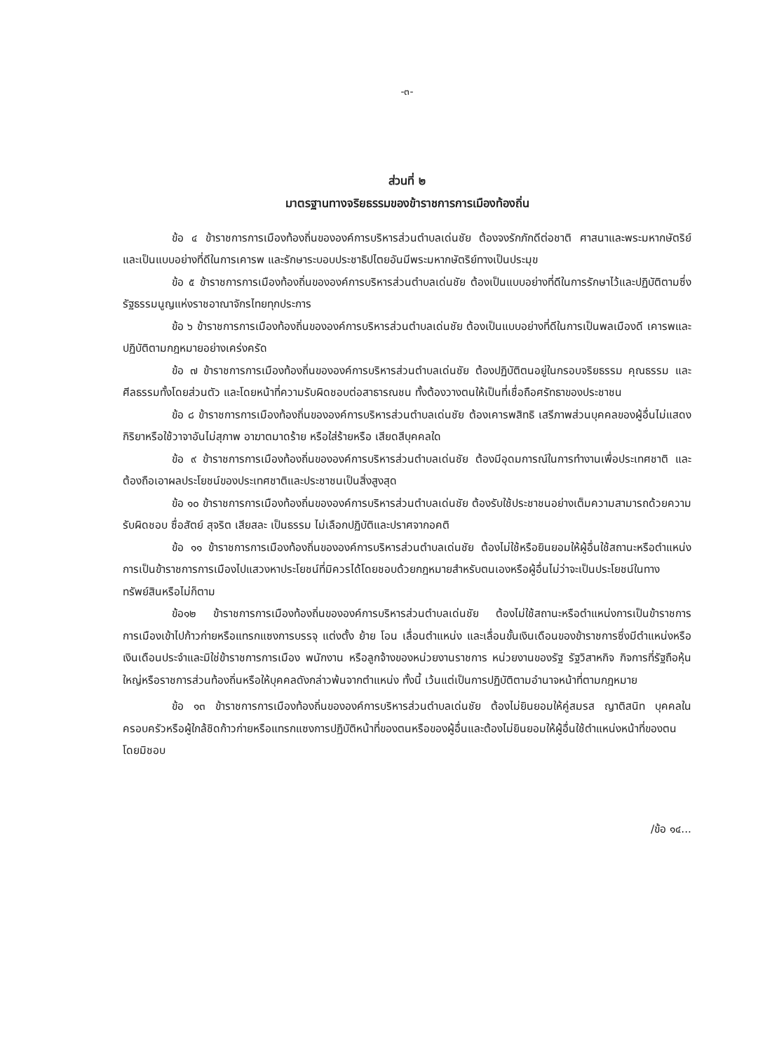-๓-
ส่วนที่ ๒
มาตรฐานทางจริยธรรมของข้าราชการการเมืองท้องถิ่น
ข้อ ๔ ข้าราชการการเมืองท้องถิ่นขององค์การบริหารส่วนตำบลเด่นชัย ต้องจงรักภักดีต่อชาติ ศาสนาและพระมหากษัตริย์ และเป็นแบบอย่างที่ดีในการเคารพ และรักษาระบอบประชาธิปไตยอันมีพระมหากษัตริย์ทางเป็นประมุข
ข้อ ๕ ข้าราชการการเมืองท้องถิ่นขององค์การบริหารส่วนตำบลเด่นชัย ต้องเป็นแบบอย่างที่ดีในการรักษาไว้และปฏิบัติตามซึ่งรัฐธรรมนูญแห่งราชอาณาจักรไทยทุกประการ
ข้อ ๖ ข้าราชการการเมืองท้องถิ่นขององค์การบริหารส่วนตำบลเด่นชัย ต้องเป็นแบบอย่างที่ดีในการเป็นพลเมืองดี เคารพและปฏิบัติตามกฎหมายอย่างเคร่งครัด
ข้อ ๗ ข้าราชการการเมืองท้องถิ่นขององค์การบริหารส่วนตำบลเด่นชัย ต้องปฏิบัติตนอยู่ในกรอบจริยธรรม คุณธรรม และศีลธรรมทั้งโดยส่วนตัว และโดยหน้าที่ความรับผิดชอบต่อสาธารณชน ทั้งต้องวางตนให้เป็นที่เชื่อถือศรัทธาของประชาชน
ข้อ ๘ ข้าราชการการเมืองท้องถิ่นขององค์การบริหารส่วนตำบลเด่นชัย ต้องเคารพสิทธิ เสรีภาพส่วนบุคคลของผู้อื่นไม่แสดงกิริยาหรือใช้วาจาอันไม่สุภาพ อาฆาตมาดร้าย หรือใส่ร้ายหรือ เสียดสีบุคคลใด
ข้อ ๙ ข้าราชการการเมืองท้องถิ่นขององค์การบริหารส่วนตำบลเด่นชัย ต้องมีอุดมการณ์ในการทำงานเพื่อประเทศชาติ และต้องถือเอาผลประโยชน์ของประเทศชาติและประชาชนเป็นสิ่งสูงสุด
ข้อ ๑๐ ข้าราชการการเมืองท้องถิ่นขององค์การบริหารส่วนตำบลเด่นชัย ต้องรับใช้ประชาชนอย่างเต็มความสามารถด้วยความรับผิดชอบ ซื่อสัตย์ สุจริต เสียสละ เป็นธรรม ไม่เลือกปฏิบัติและปราศจากอคติ
ข้อ ๑๑ ข้าราชการการเมืองท้องถิ่นขององค์การบริหารส่วนตำบลเด่นชัย ต้องไม่ใช้หรือยินยอมให้ผู้อื่นใช้สถานะหรือตำแหน่งการเป็นข้าราชการการเมืองไปแสวงหาประโยชน์ที่มิควรได้โดยชอบด้วยกฎหมายสำหรับตนเองหรือผู้อื่นไม่ว่าจะเป็นประโยชน์ในทางทรัพย์สินหรือไม่ก็ตาม
ข้อ๑๒ ข้าราชการการเมืองท้องถิ่นขององค์การบริหารส่วนตำบลเด่นชัย ต้องไม่ใช้สถานะหรือตำแหน่งการเป็นข้าราชการการเมืองเข้าไปก้าวก่ายหรือแทรกแซงการบรรจุ แต่งตั้ง ย้าย โอน เลื่อนตำแหน่ง และเลื่อนขั้นเงินเดือนของข้าราชการซึ่งมีตำแหน่งหรือเงินเดือนประจำและมิใช่ข้าราชการการเมือง พนักงาน หรือลูกจ้างของหน่วยงานราชการ หน่วยงานของรัฐ รัฐวิสาหกิจ กิจการที่รัฐถือหุ้นใหญ่หรือราชการส่วนท้องถิ่นหรือให้บุคคลดังกล่าวพ้นจากตำแหน่ง ทั้งนี้ เว้นแต่เป็นการปฏิบัติตามอำนาจหน้าที่ตามกฎหมาย
ข้อ ๑๓ ข้าราชการการเมืองท้องถิ่นขององค์การบริหารส่วนตำบลเด่นชัย ต้องไม่ยินยอมให้คู่สมรส ญาติสนิท บุคคลในครอบครัวหรือผู้ใกล้ชิดก้าวก่ายหรือแทรกแซงการปฏิบัติหน้าที่ของตนหรือของผู้อื่นและต้องไม่ยินยอมให้ผู้อื่นใช้ตำแหน่งหน้าที่ของตนโดยมิชอบ
/ข้อ ๑๔...